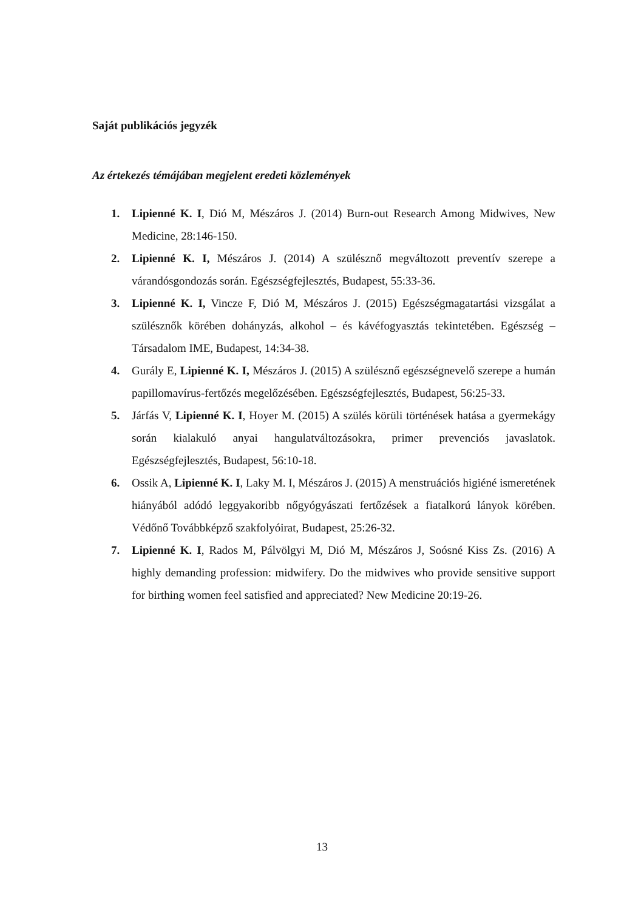Saját publikációs jegyzék
Az értekezés témájában megjelent eredeti közlemények
1. Lipienné K. I, Dió M, Mészáros J. (2014) Burn-out Research Among Midwives, New Medicine, 28:146-150.
2. Lipienné K. I, Mészáros J. (2014) A szülésznő megváltozott preventív szerepe a várandósgondozás során. Egészségfejlesztés, Budapest, 55:33-36.
3. Lipienné K. I, Vincze F, Dió M, Mészáros J. (2015) Egészségmagatartási vizsgálat a szülésznők körében dohányzás, alkohol – és kávéfogyasztás tekintetében. Egészség – Társadalom IME, Budapest, 14:34-38.
4. Gurály E, Lipienné K. I, Mészáros J. (2015) A szülésznő egészségnevelő szerepe a humán papillomavírus-fertőzés megelőzésében. Egészségfejlesztés, Budapest, 56:25-33.
5. Járfás V, Lipienné K. I, Hoyer M. (2015) A szülés körüli történések hatása a gyermekágy során kialakuló anyai hangulatváltozásokra, primer prevenciós javaslatok. Egészségfejlesztés, Budapest, 56:10-18.
6. Ossik A, Lipienné K. I, Laky M. I, Mészáros J. (2015) A menstruációs higiéné ismeretének hiányából adódó leggyakoribb nőgyógyászati fertőzések a fiatalkorú lányok körében. Védőnő Továbbképző szakfolyóirat, Budapest, 25:26-32.
7. Lipienné K. I, Rados M, Pálvölgyi M, Dió M, Mészáros J, Soósné Kiss Zs. (2016) A highly demanding profession: midwifery. Do the midwives who provide sensitive support for birthing women feel satisfied and appreciated? New Medicine 20:19-26.
13